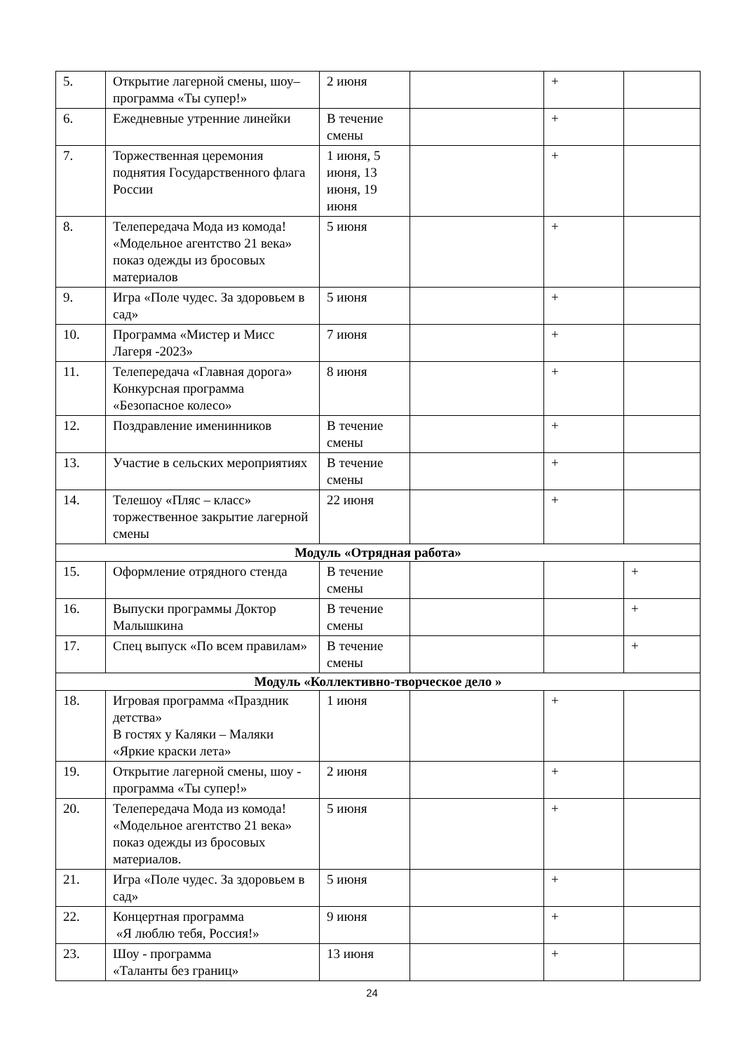| 5. | Открытие лагерной смены, шоу–программа «Ты супер!» | 2 июня | | + | |
| 6. | Ежедневные утренние линейки | В течение смены | | + | |
| 7. | Торжественная церемония поднятия Государственного флага России | 1 июня, 5 июня, 13 июня, 19 июня | | + | |
| 8. | Телепередача Мода из комода! «Модельное агентство 21 века» показ одежды из бросовых материалов | 5 июня | | + | |
| 9. | Игра «Поле чудес. За здоровьем в сад» | 5 июня | | + | |
| 10. | Программа «Мистер и Мисс Лагеря -2023» | 7 июня | | + | |
| 11. | Телепередача «Главная дорога» Конкурсная программа «Безопасное колесо» | 8 июня | | + | |
| 12. | Поздравление именинников | В течение смены | | + | |
| 13. | Участие в сельских мероприятиях | В течение смены | | + | |
| 14. | Телешоу «Пляс – класс» торжественное закрытие лагерной смены | 22 июня | | + | |
| Модуль «Отрядная работа» | | | | | |
| 15. | Оформление отрядного стенда | В течение смены | | | + |
| 16. | Выпуски программы Доктор Малышкина | В течение смены | | | + |
| 17. | Спец выпуск «По всем правилам» | В течение смены | | | + |
| Модуль «Коллективно-творческое дело » | | | | | |
| 18. | Игровая программа «Праздник детства» В гостях у Каляки – Маляки «Яркие краски лета» | 1 июня | | + | |
| 19. | Открытие лагерной смены, шоу - программа «Ты супер!» | 2 июня | | + | |
| 20. | Телепередача Мода из комода! «Модельное агентство 21 века» показ одежды из бросовых материалов. | 5 июня | | + | |
| 21. | Игра «Поле чудес. За здоровьем в сад» | 5 июня | | + | |
| 22. | Концертная программа «Я люблю тебя, Россия!» | 9 июня | | + | |
| 23. | Шоу - программа «Таланты без границ» | 13 июня | | + | |
24